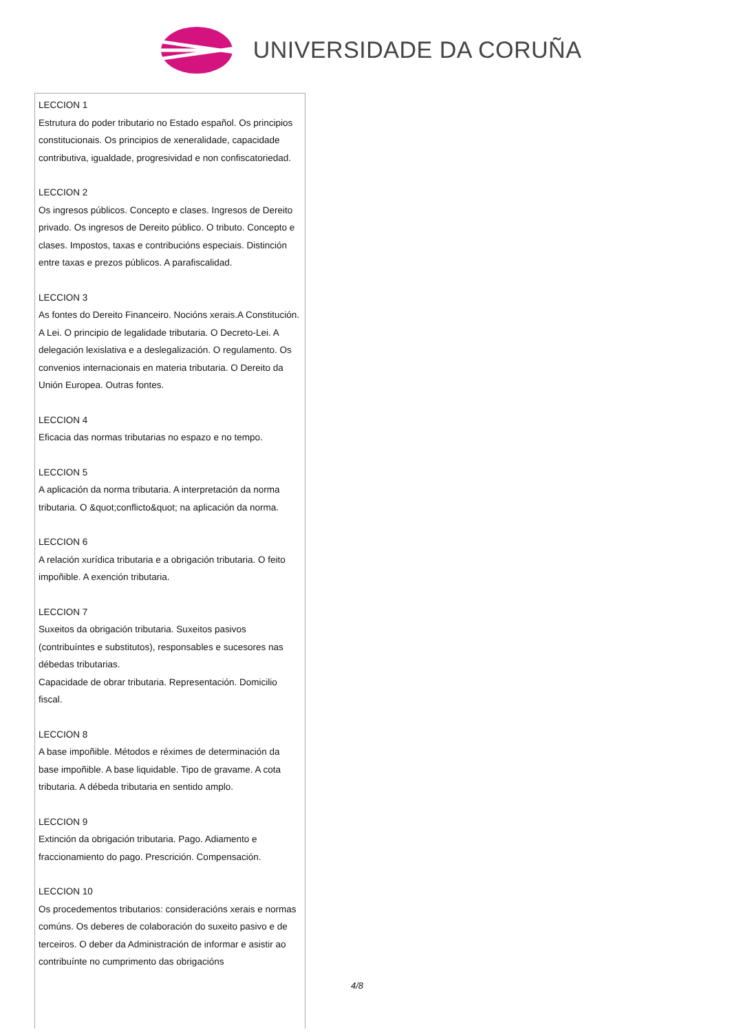UNIVERSIDADE DA CORUÑA
LECCION 1
Estrutura do poder tributario no Estado español. Os principios constitucionais. Os principios de xeneralidade, capacidade contributiva, igualdade, progresividad e non confiscatoriedad.
LECCION 2
Os ingresos públicos. Concepto e clases. Ingresos de Dereito privado. Os ingresos de Dereito público. O tributo. Concepto e clases. Impostos, taxas e contribucións especiais. Distinción entre taxas e prezos públicos. A parafiscalidad.
LECCION 3
As fontes do Dereito Financeiro. Nocións xerais.A Constitución. A Lei. O principio de legalidade tributaria. O Decreto-Lei. A delegación lexislativa e a deslegalización. O regulamento. Os convenios internacionais en materia tributaria. O Dereito da Unión Europea. Outras fontes.
LECCION 4
Eficacia das normas tributarias no espazo e no tempo.
LECCION 5
A aplicación da norma tributaria. A interpretación da norma tributaria. O &quot;conflicto&quot; na aplicación da norma.
LECCION 6
A relación xurídica tributaria e a obrigación tributaria. O feito impoñible. A exención tributaria.
LECCION 7
Suxeitos da obrigación tributaria. Suxeitos pasivos (contribuíntes e substitutos), responsables e sucesores nas débedas tributarias.
Capacidade de obrar tributaria. Representación. Domicilio fiscal.
LECCION 8
A base impoñible. Métodos e réximes de determinación da base impoñible. A base liquidable. Tipo de gravame. A cota tributaria. A débeda tributaria en sentido amplo.
LECCION 9
Extinción da obrigación tributaria. Pago. Adiamento e fraccionamiento do pago. Prescrición. Compensación.
LECCION 10
Os procedementos tributarios: consideracións xerais e normas comúns. Os deberes de colaboración do suxeito pasivo e de terceiros. O deber da Administración de informar e asistir ao contribuínte no cumprimento das obrigacións
4/8